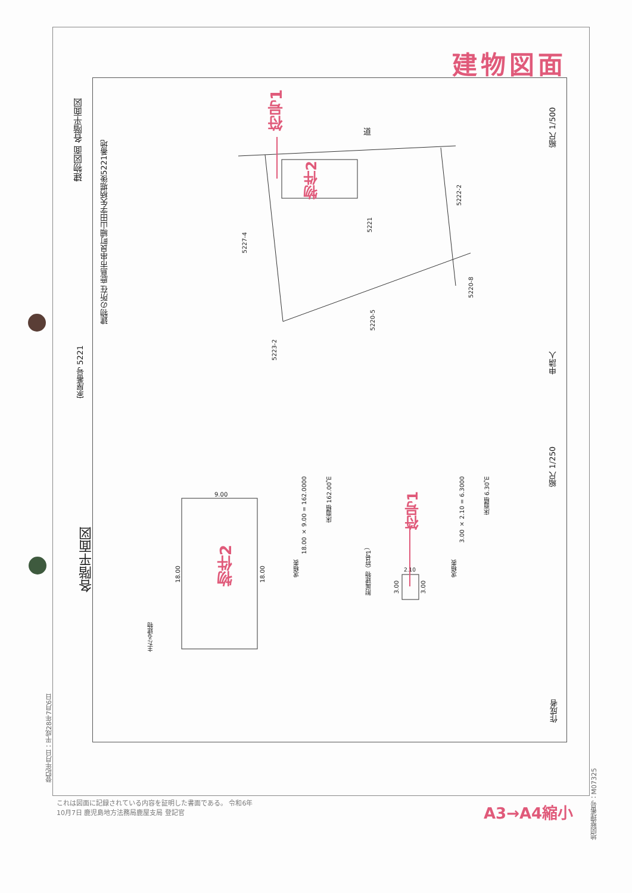建物図面
建物図面 各階平面図
家屋番号 5221
建物の所在 鹿島市串良町細山田字矢柄堀後5221番地
符号1
物件2
道
5221
5227-4
5222-2
5220-8
5220-5
5223-2
縮尺 1/500
申請人
縮尺 1/250
作成者
各階平面図
主たる建物
物件2
9.00
18.00
18.00
求積表
18.00 × 9.00 = 162.0000
床面積 162.00㎡
附属建物（符号1）
符号1
3.00
3.00
2.10
求積表
3.00 × 2.10 = 6.3000
床面積 6.30㎡
登記年月日：平成28年7月6日
これは図面に記録されている内容を証明した書面である。 令和6年10月7日 鹿児島地方法務局鹿屋支局 登記官
A3→A4縮小
地図整理番号：M07325